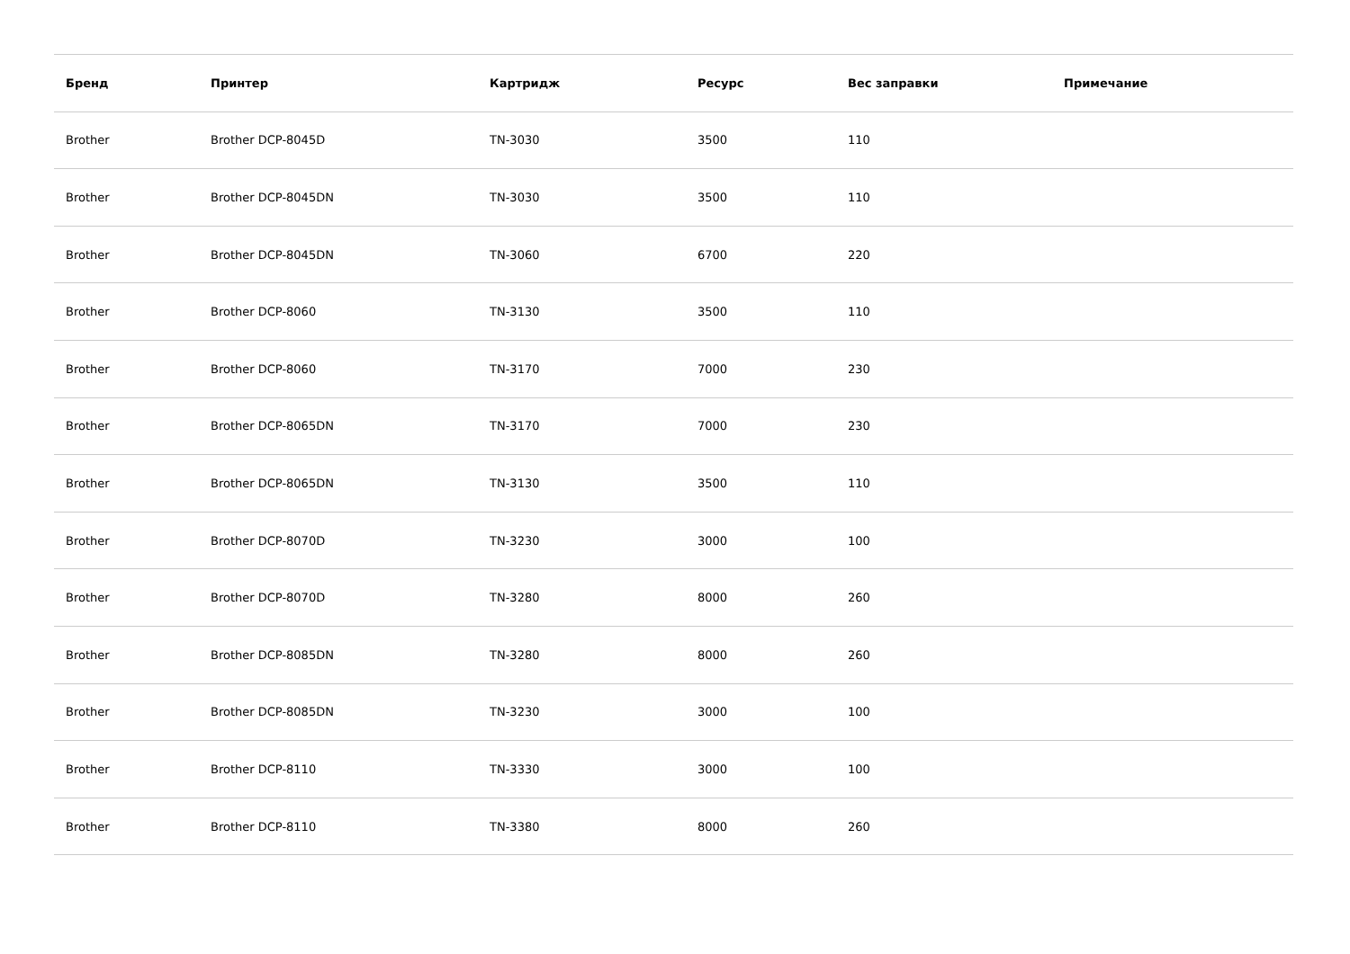| Бренд | Принтер | Картридж | Ресурс | Вес заправки | Примечание |
| --- | --- | --- | --- | --- | --- |
| Brother | Brother DCP-8045D | TN-3030 | 3500 | 110 | |
| Brother | Brother DCP-8045DN | TN-3030 | 3500 | 110 | |
| Brother | Brother DCP-8045DN | TN-3060 | 6700 | 220 | |
| Brother | Brother DCP-8060 | TN-3130 | 3500 | 110 | |
| Brother | Brother DCP-8060 | TN-3170 | 7000 | 230 | |
| Brother | Brother DCP-8065DN | TN-3170 | 7000 | 230 | |
| Brother | Brother DCP-8065DN | TN-3130 | 3500 | 110 | |
| Brother | Brother DCP-8070D | TN-3230 | 3000 | 100 | |
| Brother | Brother DCP-8070D | TN-3280 | 8000 | 260 | |
| Brother | Brother DCP-8085DN | TN-3280 | 8000 | 260 | |
| Brother | Brother DCP-8085DN | TN-3230 | 3000 | 100 | |
| Brother | Brother DCP-8110 | TN-3330 | 3000 | 100 | |
| Brother | Brother DCP-8110 | TN-3380 | 8000 | 260 | |